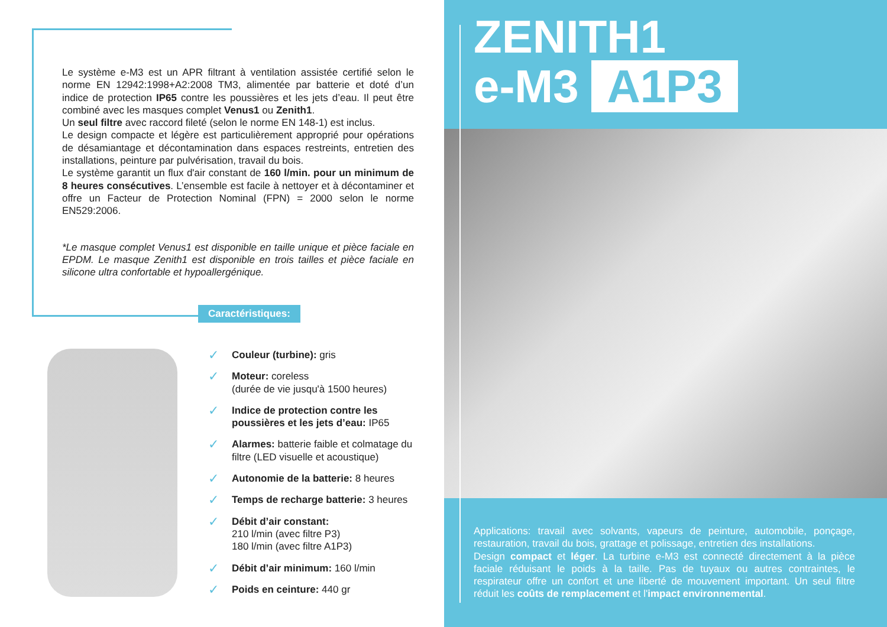Le système e-M3 est un APR filtrant à ventilation assistée certifié selon le norme EN 12942:1998+A2:2008 TM3, alimentée par batterie et doté d’un indice de protection IP65 contre les poussières et les jets d’eau. Il peut être combiné avec les masques complet Venus1 ou Zenith1.
Un seul filtre avec raccord fileté (selon le norme EN 148-1) est inclus.
Le design compacte et légère est particulièrement approprié pour opérations de désamiantage et décontamination dans espaces restreints, entretien des installations, peinture par pulvérisation, travail du bois.
Le système garantit un flux d'air constant de 160 l/min. pour un minimum de 8 heures consécutives. L’ensemble est facile à nettoyer et à décontaminer et offre un Facteur de Protection Nominal (FPN) = 2000 selon le norme EN529:2006.
*Le masque complet Venus1 est disponible en taille unique et pièce faciale en EPDM. Le masque Zenith1 est disponible en trois tailles et pièce faciale en silicone ultra confortable et hypoallergénique.
Caractéristiques:
✓ Couleur (turbine): gris
✓ Moteur: coreless
(durée de vie jusqu'à 1500 heures)
✓ Indice de protection contre les poussières et les jets d’eau: IP65
✓ Alarmes: batterie faible et colmatage du filtre (LED visuelle et acoustique)
✓ Autonomie de la batterie: 8 heures
✓ Temps de recharge batterie: 3 heures
✓ Débit d’air constant:
210 l/min (avec filtre P3)
180 l/min (avec filtre A1P3)
✓ Débit d’air minimum: 160 l/min
✓ Poids en ceinture: 440 gr
ZENITH1
e-M3 A1P3
Applications: travail avec solvants, vapeurs de peinture, automobile, ponçage, restauration, travail du bois, grattage et polissage, entretien des installations.
Design compact et léger. La turbine e-M3 est connecté directement à la pièce faciale réduisant le poids à la taille. Pas de tuyaux ou autres contraintes, le respirateur offre un confort et une liberté de mouvement important. Un seul filtre réduit les coûts de remplacement et l'impact environnemental.